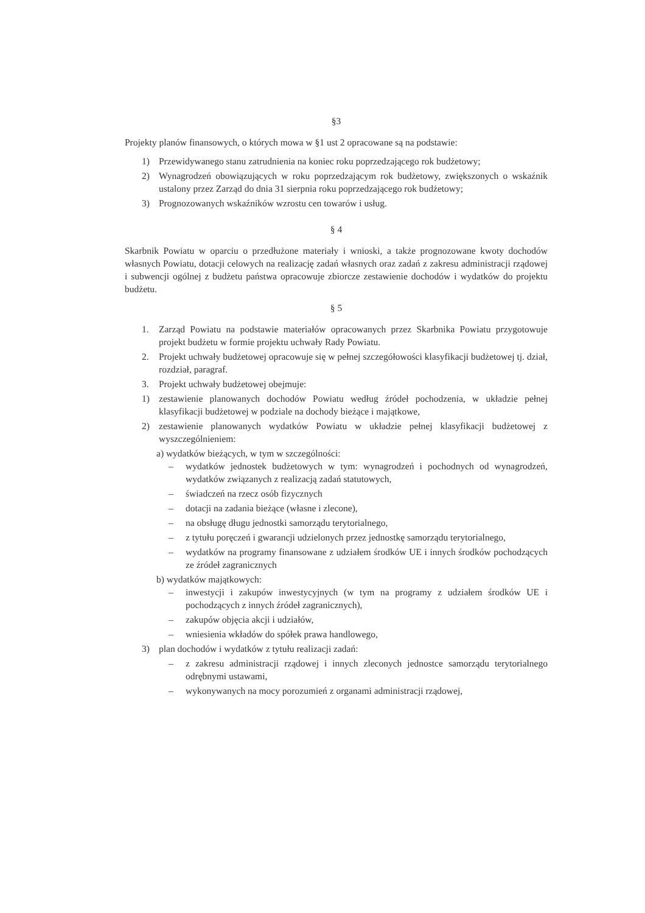§3
Projekty planów finansowych, o których mowa w §1 ust 2 opracowane są na podstawie:
1) Przewidywanego stanu zatrudnienia na koniec roku poprzedzającego rok budżetowy;
2) Wynagrodzeń obowiązujących w roku poprzedzającym rok budżetowy, zwiększonych o wskaźnik ustalony przez Zarząd do dnia 31 sierpnia roku poprzedzającego rok budżetowy;
3) Prognozowanych wskaźników wzrostu cen towarów i usług.
§ 4
Skarbnik Powiatu w oparciu o przedłużone materiały i wnioski, a także prognozowane kwoty dochodów własnych Powiatu, dotacji celowych na realizację zadań własnych oraz zadań z zakresu administracji rządowej i subwencji ogólnej z budżetu państwa opracowuje zbiorcze zestawienie dochodów i wydatków do projektu budżetu.
§ 5
1. Zarząd Powiatu na podstawie materiałów opracowanych przez Skarbnika Powiatu przygotowuje projekt budżetu w formie projektu uchwały Rady Powiatu.
2. Projekt uchwały budżetowej opracowuje się w pełnej szczegółowości klasyfikacji budżetowej tj. dział, rozdział, paragraf.
3. Projekt uchwały budżetowej obejmuje:
1) zestawienie planowanych dochodów Powiatu według źródeł pochodzenia, w układzie pełnej klasyfikacji budżetowej w podziale na dochody bieżące i majątkowe,
2) zestawienie planowanych wydatków Powiatu w układzie pełnej klasyfikacji budżetowej z wyszczególnieniem:
a) wydatków bieżących, w tym w szczególności:
– wydatków jednostek budżetowych w tym: wynagrodzeń i pochodnych od wynagrodzeń, wydatków związanych z realizacją zadań statutowych,
– świadczeń na rzecz osób fizycznych
– dotacji na zadania bieżące (własne i zlecone),
– na obsługę długu jednostki samorządu terytorialnego,
– z tytułu poręczeń i gwarancji udzielonych przez jednostkę samorządu terytorialnego,
– wydatków na programy finansowane z udziałem środków UE i innych środków pochodzących ze źródeł zagranicznych
b) wydatków majątkowych:
– inwestycji i zakupów inwestycyjnych (w tym na programy z udziałem środków UE i pochodzących z innych źródeł zagranicznych),
– zakupów objęcia akcji i udziałów,
– wniesienia wkładów do spółek prawa handlowego,
3) plan dochodów i wydatków z tytułu realizacji zadań:
– z zakresu administracji rządowej i innych zleconych jednostce samorządu terytorialnego odrębnymi ustawami,
– wykonywanych na mocy porozumień z organami administracji rządowej,